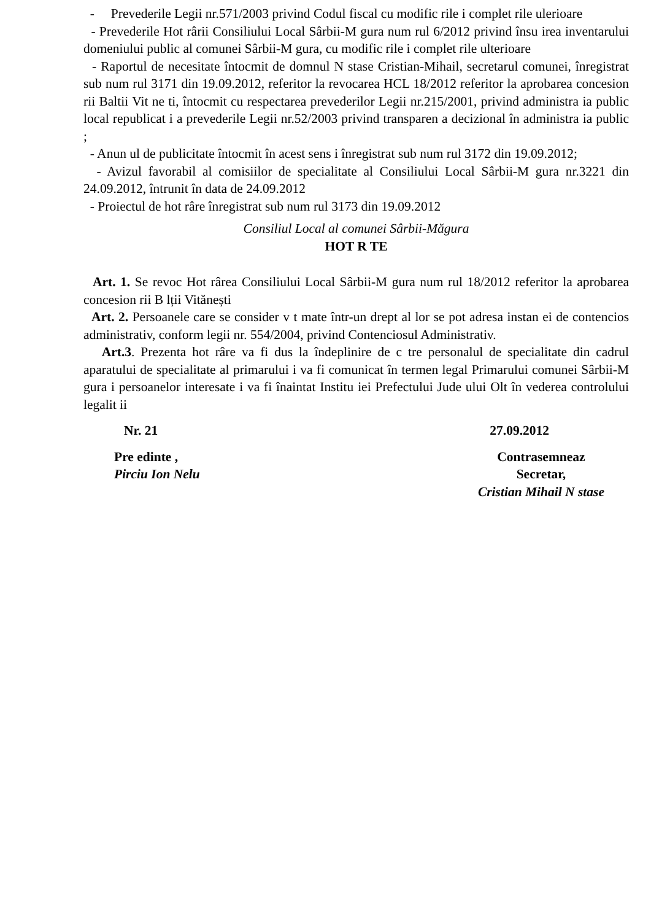- Prevederile Legii nr.571/2003 privind Codul fiscal cu modific rile i complet rile ulerioare
- Prevederile Hot rârii Consiliului Local Sârbii-M gura num rul 6/2012 privind însu irea inventarului domeniului public al comunei Sârbii-M gura, cu modific rile i complet rile ulterioare
- Raportul de necesitate întocmit de domnul N stase Cristian-Mihail, secretarul comunei, înregistrat sub num rul 3171 din 19.09.2012, referitor la revocarea HCL 18/2012 referitor la aprobarea concesion rii Baltii Vit ne ti, întocmit cu respectarea prevederilor Legii nr.215/2001, privind administra ia public local republicat i a prevederile Legii nr.52/2003 privind transparen a decizional în administra ia public ;
- Anun ul de publicitate întocmit în acest sens i înregistrat sub num rul 3172 din 19.09.2012;
- Avizul favorabil al comisiilor de specialitate al Consiliului Local Sârbii-M gura nr.3221 din 24.09.2012, întrunit în data de 24.09.2012
- Proiectul de hot râre înregistrat sub num rul 3173 din 19.09.2012
Consiliul Local al comunei Sârbii-Măgura
HOT R TE
Art. 1. Se revoc Hot rârea Consiliului Local Sârbii-M gura num rul 18/2012 referitor la aprobarea concesion rii B lții Vitănești
Art. 2. Persoanele care se consider v t mate într-un drept al lor se pot adresa instan ei de contencios administrativ, conform legii nr. 554/2004, privind Contenciosul Administrativ.
Art.3. Prezenta hot râre va fi dus la îndeplinire de c tre personalul de specialitate din cadrul aparatului de specialitate al primarului i va fi comunicat în termen legal Primarului comunei Sârbii-M gura i persoanelor interesate i va fi înaintat Institu iei Prefectului Jude ului Olt în vederea controlului legalit ii
Nr. 21 27.09.2012
Pre edinte ,
Pirciu Ion Nelu
Contrasemneaz
Secretar,
Cristian Mihail N stase